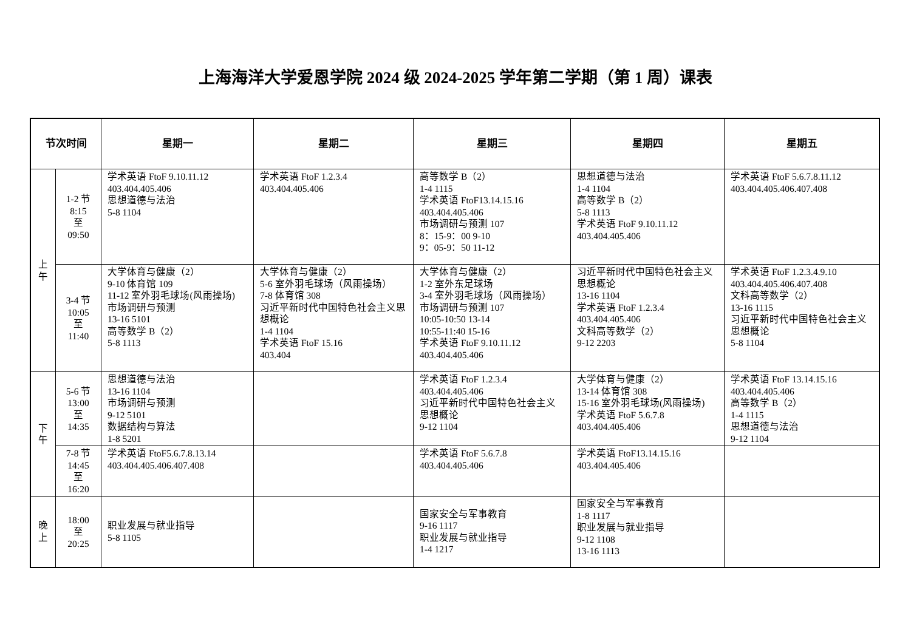上海海洋大学爱恩学院 2024 级 2024-2025 学年第二学期（第 1 周）课表
| 节次时间 | | 星期一 | 星期二 | 星期三 | 星期四 | 星期五 |
| --- | --- | --- | --- | --- | --- | --- |
| 上 午 | 1-2 节 8:15 至 09:50 | 学术英语 FtoF 9.10.11.12 403.404.405.406 思想道德与法治 5-8 1104 | 学术英语 FtoF 1.2.3.4 403.404.405.406 | 高等数学 B（2） 1-4 1115 学术英语 FtoF13.14.15.16 403.404.405.406 市场调研与预测 107 8：15-9：00 9-10 9：05-9：50 11-12 | 思想道德与法治 1-4 1104 高等数学 B（2） 5-8 1113 学术英语 FtoF 9.10.11.12 403.404.405.406 | 学术英语 FtoF 5.6.7.8.11.12 403.404.405.406.407.408 |
| | 3-4 节 10:05 至 11:40 | 大学体育与健康（2） 9-10 体育馆 109 11-12 室外羽毛球场(风雨操场) 市场调研与预测 13-16 5101 高等数学 B（2） 5-8 1113 | 大学体育与健康（2） 5-6 室外羽毛球场（风雨操场） 7-8 体育馆 308 习近平新时代中国特色社会主义思想概论 1-4 1104 学术英语 FtoF 15.16 403.404 | 大学体育与健康（2） 1-2 室外东足球场 3-4 室外羽毛球场（风雨操场） 市场调研与预测 107 10:05-10:50 13-14 10:55-11:40 15-16 学术英语 FtoF 9.10.11.12 403.404.405.406 | 习近平新时代中国特色社会主义思想概论 13-16 1104 学术英语 FtoF 1.2.3.4 403.404.405.406 文科高等数学（2） 9-12 2203 | 学术英语 FtoF 1.2.3.4.9.10 403.404.405.406.407.408 文科高等数学（2） 13-16 1115 习近平新时代中国特色社会主义思想概论 5-8 1104 |
| 下 午 | 5-6 节 13:00 至 14:35 | 思想道德与法治 13-16 1104 市场调研与预测 9-12 5101 数据结构与算法 1-8 5201 | | 学术英语 FtoF 1.2.3.4 403.404.405.406 习近平新时代中国特色社会主义思想概论 9-12 1104 | 大学体育与健康（2） 13-14 体育馆 308 15-16 室外羽毛球场(风雨操场) 学术英语 FtoF 5.6.7.8 403.404.405.406 | 学术英语 FtoF 13.14.15.16 403.404.405.406 高等数学 B（2） 1-4 1115 思想道德与法治 9-12 1104 |
| | 7-8 节 14:45 至 16:20 | 学术英语 FtoF5.6.7.8.13.14 403.404.405.406.407.408 | | 学术英语 FtoF 5.6.7.8 403.404.405.406 | 学术英语 FtoF13.14.15.16 403.404.405.406 | |
| 晚 上 | 18:00 至 20:25 | 职业发展与就业指导 5-8 1105 | | 国家安全与军事教育 9-16 1117 职业发展与就业指导 1-4 1217 | 国家安全与军事教育 1-8 1117 职业发展与就业指导 9-12 1108 13-16 1113 | |